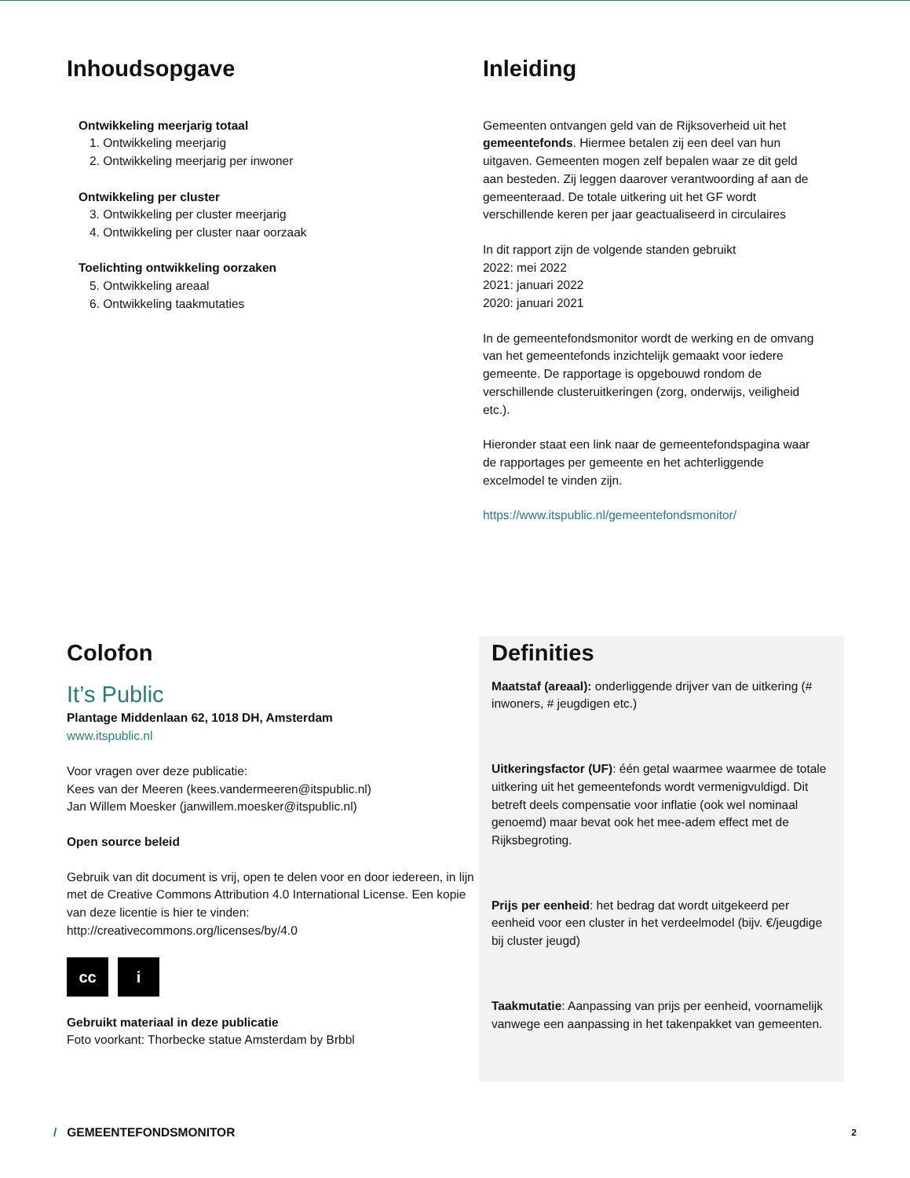Inhoudsopgave
Ontwikkeling meerjarig totaal
1. Ontwikkeling meerjarig
2. Ontwikkeling meerjarig per inwoner
Ontwikkeling per cluster
3. Ontwikkeling per cluster meerjarig
4. Ontwikkeling per cluster naar oorzaak
Toelichting ontwikkeling oorzaken
5. Ontwikkeling areaal
6. Ontwikkeling taakmutaties
Inleiding
Gemeenten ontvangen geld van de Rijksoverheid uit het gemeentefonds. Hiermee betalen zij een deel van hun uitgaven. Gemeenten mogen zelf bepalen waar ze dit geld aan besteden. Zij leggen daarover verantwoording af aan de gemeenteraad. De totale uitkering uit het GF wordt verschillende keren per jaar geactualiseerd in circulaires
In dit rapport zijn de volgende standen gebruikt
2022: mei 2022
2021: januari 2022
2020: januari 2021
In de gemeentefondsmonitor wordt de werking en de omvang van het gemeentefonds inzichtelijk gemaakt voor iedere gemeente. De rapportage is opgebouwd rondom de verschillende clusteruitkeringen (zorg, onderwijs, veiligheid etc.).
Hieronder staat een link naar de gemeentefondspagina waar de rapportages per gemeente en het achterliggende excelmodel te vinden zijn.
https://www.itspublic.nl/gemeentefondsmonitor/
Colofon
It’s Public
Plantage Middenlaan 62, 1018 DH, Amsterdam
www.itspublic.nl
Voor vragen over deze publicatie:
Kees van der Meeren (kees.vandermeeren@itspublic.nl)
Jan Willem Moesker (janwillem.moesker@itspublic.nl)
Open source beleid
Gebruik van dit document is vrij, open te delen voor en door iedereen, in lijn met de Creative Commons Attribution 4.0 International License. Een kopie van deze licentie is hier te vinden: http://creativecommons.org/licenses/by/4.0
cc i
Gebruikt materiaal in deze publicatie
Foto voorkant: Thorbecke statue Amsterdam by Brbbl
Definities
Maatstaf (areaal): onderliggende drijver van de uitkering (# inwoners, # jeugdigen etc.)
Uitkeringsfactor (UF): één getal waarmee waarmee de totale uitkering uit het gemeentefonds wordt vermenigvuldigd. Dit betreft deels compensatie voor inflatie (ook wel nominaal genoemd) maar bevat ook het mee-adem effect met de Rijksbegroting.
Prijs per eenheid: het bedrag dat wordt uitgekeerd per eenheid voor een cluster in het verdeelmodel (bijv. €/jeugdige bij cluster jeugd)
Taakmutatie: Aanpassing van prijs per eenheid, voornamelijk vanwege een aanpassing in het takenpakket van gemeenten.
/ GEMEENTEFONDSMONITOR 2